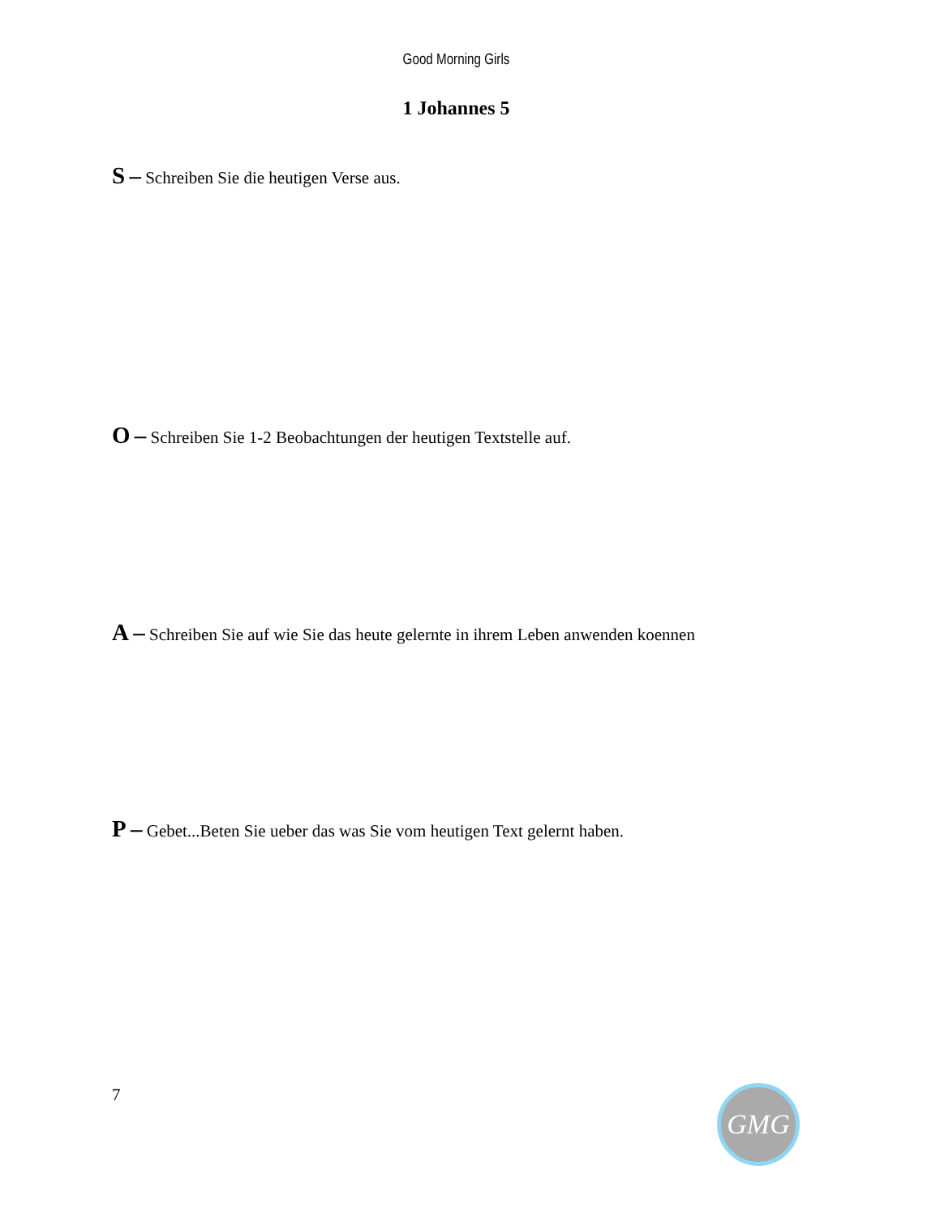Good Morning Girls
1 Johannes 5
S – Schreiben Sie die heutigen Verse aus.
O – Schreiben Sie 1-2 Beobachtungen der heutigen Textstelle auf.
A – Schreiben Sie auf wie Sie das heute gelernte in ihrem Leben anwenden koennen
P – Gebet...Beten Sie ueber das was Sie vom heutigen Text gelernt haben.
7 GMG